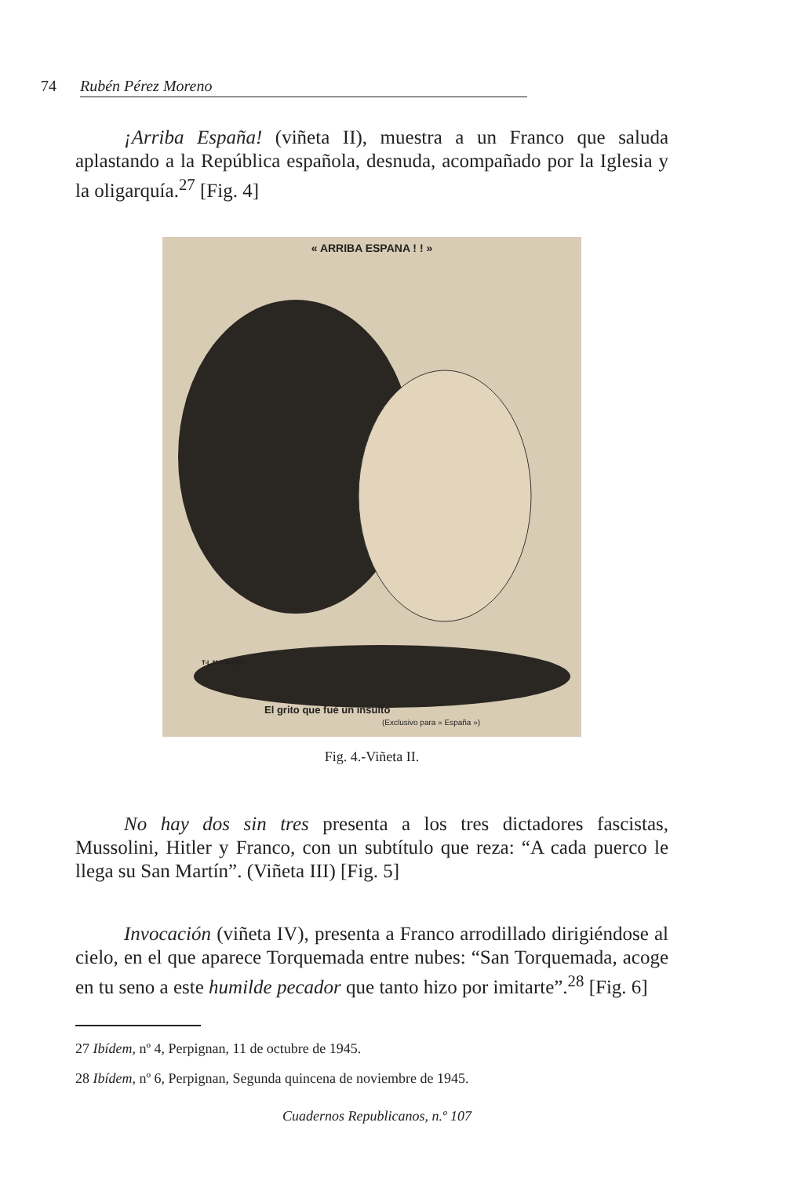74 Rubén Pérez Moreno
¡Arriba España! (viñeta II), muestra a un Franco que saluda aplastando a la República española, desnuda, acompañado por la Iglesia y la oligarquía.<sup>27</sup> [Fig. 4]
« ARRIBA ESPANA ! ! »
T-L MADRAZO
El grito que fué un insulto
(Exclusivo para « España »)
Fig. 4.-Viñeta II.
No hay dos sin tres presenta a los tres dictadores fascistas, Mussolini, Hitler y Franco, con un subtítulo que reza: “A cada puerco le llega su San Martín”. (Viñeta III) [Fig. 5]
Invocación (viñeta IV), presenta a Franco arrodillado dirigiéndose al cielo, en el que aparece Torquemada entre nubes: “San Torquemada, acoge en tu seno a este humilde pecador que tanto hizo por imitarte”.<sup>28</sup> [Fig. 6]
27 Ibídem, nº 4, Perpignan, 11 de octubre de 1945.
28 Ibídem, nº 6, Perpignan, Segunda quincena de noviembre de 1945.
Cuadernos Republicanos, n.º 107